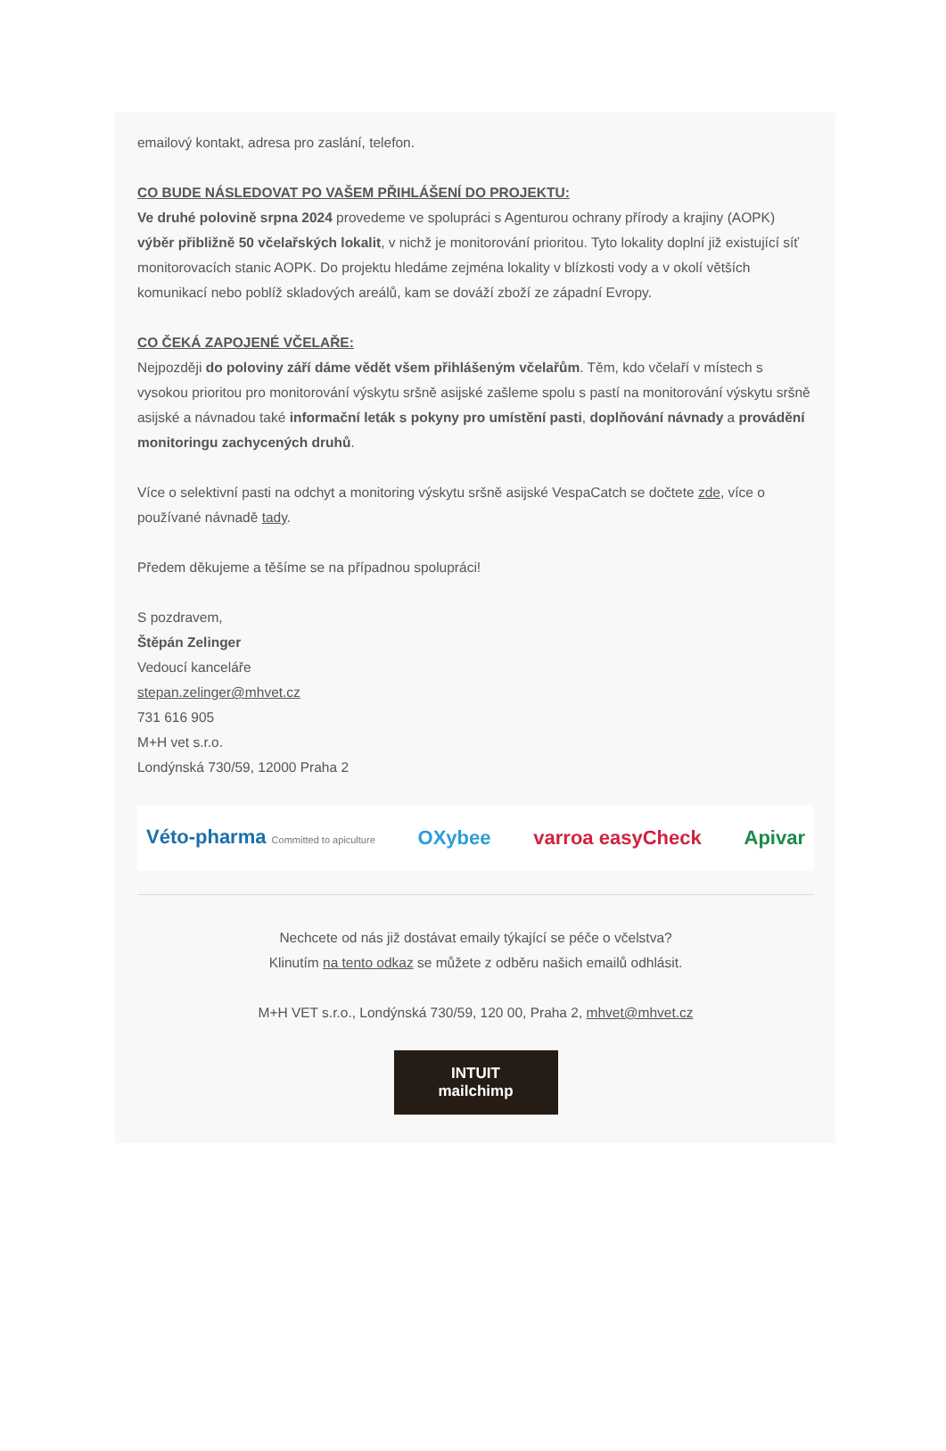emailový kontakt, adresa pro zaslání, telefon.
CO BUDE NÁSLEDOVAT PO VAŠEM PŘIHLÁŠENÍ DO PROJEKTU:
Ve druhé polovině srpna 2024 provedeme ve spolupráci s Agenturou ochrany přírody a krajiny (AOPK) výběr přibližně 50 včelařských lokalit, v nichž je monitorování prioritou. Tyto lokality doplní již existující síť monitorovacích stanic AOPK. Do projektu hledáme zejména lokality v blízkosti vody a v okolí větších komunikací nebo poblíž skladových areálů, kam se dováží zboží ze západní Evropy.
CO ČEKÁ ZAPOJENÉ VČELAŘE:
Nejpozději do poloviny září dáme vědět všem přihlášeným včelařům. Těm, kdo včelaří v místech s vysokou prioritou pro monitorování výskytu sršně asijské zašleme spolu s pastí na monitorování výskytu sršně asijské a návnadou také informační leták s pokyny pro umístění pasti, doplňování návnady a provádění monitoringu zachycených druhů.
Více o selektivní pasti na odchyt a monitoring výskytu sršně asijské VespaCatch se dočtete zde, více o používané návnadě tady.
Předem děkujeme a těšíme se na případnou spolupráci!
S pozdravem,
Štěpán Zelinger
Vedoucí kanceláře
stepan.zelinger@mhvet.cz
731 616 905
M+H vet s.r.o.
Londýnská 730/59, 12000 Praha 2
Véto-pharma Committed to apiculture OXybee varroa easyCheck Apivar
Nechcete od nás již dostávat emaily týkající se péče o včelstva?
Klinutím na tento odkaz se můžete z odběru našich emailů odhlásit.
M+H VET s.r.o., Londýnská 730/59, 120 00, Praha 2, mhvet@mhvet.cz
INTUIT
mailchimp